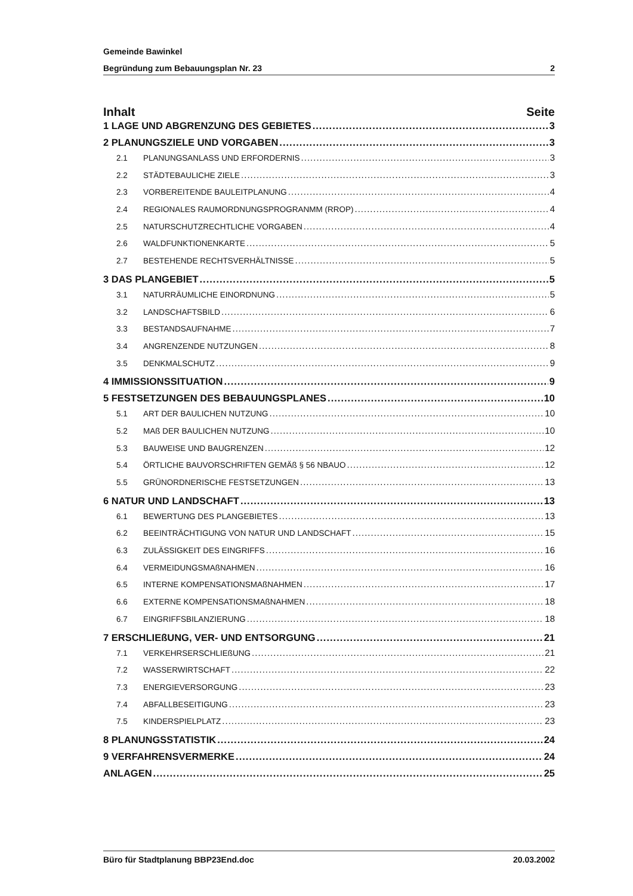Gemeinde Bawinkel
Begründung zum Bebauungsplan Nr. 23 2
Inhalt Seite
1 LAGE UND ABGRENZUNG DES GEBIETES 3
2 PLANUNGSZIELE UND VORGABEN 3
2.1 PLANUNGSANLASS UND ERFORDERNIS 3
2.2 STÄDTEBAULICHE ZIELE 3
2.3 VORBEREITENDE BAULEITPLANUNG 4
2.4 REGIONALES RAUMORDNUNGSPROGRANMM (RROP) 4
2.5 NATURSCHUTZRECHTLICHE VORGABEN 4
2.6 WALDFUNKTIONENKARTE 5
2.7 BESTEHENDE RECHTSVERHÄLTNISSE 5
3 DAS PLANGEBIET 5
3.1 NATURRÄUMLICHE EINORDNUNG 5
3.2 LANDSCHAFTSBILD 6
3.3 BESTANDSAUFNAHME 7
3.4 ANGRENZENDE NUTZUNGEN 8
3.5 DENKMALSCHUTZ 9
4 IMMISSIONSSITUATION 9
5 FESTSETZUNGEN DES BEBAUUNGSPLANES 10
5.1 ART DER BAULICHEN NUTZUNG 10
5.2 MAß DER BAULICHEN NUTZUNG 10
5.3 BAUWEISE UND BAUGRENZEN 12
5.4 ÖRTLICHE BAUVORSCHRIFTEN GEMÄß § 56 NBAUO 12
5.5 GRÜNORDNERISCHE FESTSETZUNGEN 13
6 NATUR UND LANDSCHAFT 13
6.1 BEWERTUNG DES PLANGEBIETES 13
6.2 BEEINTRÄCHTIGUNG VON NATUR UND LANDSCHAFT 15
6.3 ZULÄSSIGKEIT DES EINGRIFFS 16
6.4 VERMEIDUNGSMAßNAHMEN 16
6.5 INTERNE KOMPENSATIONSMAßNAHMEN 17
6.6 EXTERNE KOMPENSATIONSMAßNAHMEN 18
6.7 EINGRIFFSBILANZIERUNG 18
7 ERSCHLIEßUNG, VER- UND ENTSORGUNG 21
7.1 VERKEHRSERSCHLIEßUNG 21
7.2 WASSERWIRTSCHAFT 22
7.3 ENERGIEVERSORGUNG 23
7.4 ABFALLBESEITIGUNG 23
7.5 KINDERSPIELPLATZ 23
8 PLANUNGSSTATISTIK 24
9 VERFAHRENSVERMERKE 24
ANLAGEN 25
Büro für Stadtplanung BBP23End.doc 20.03.2002